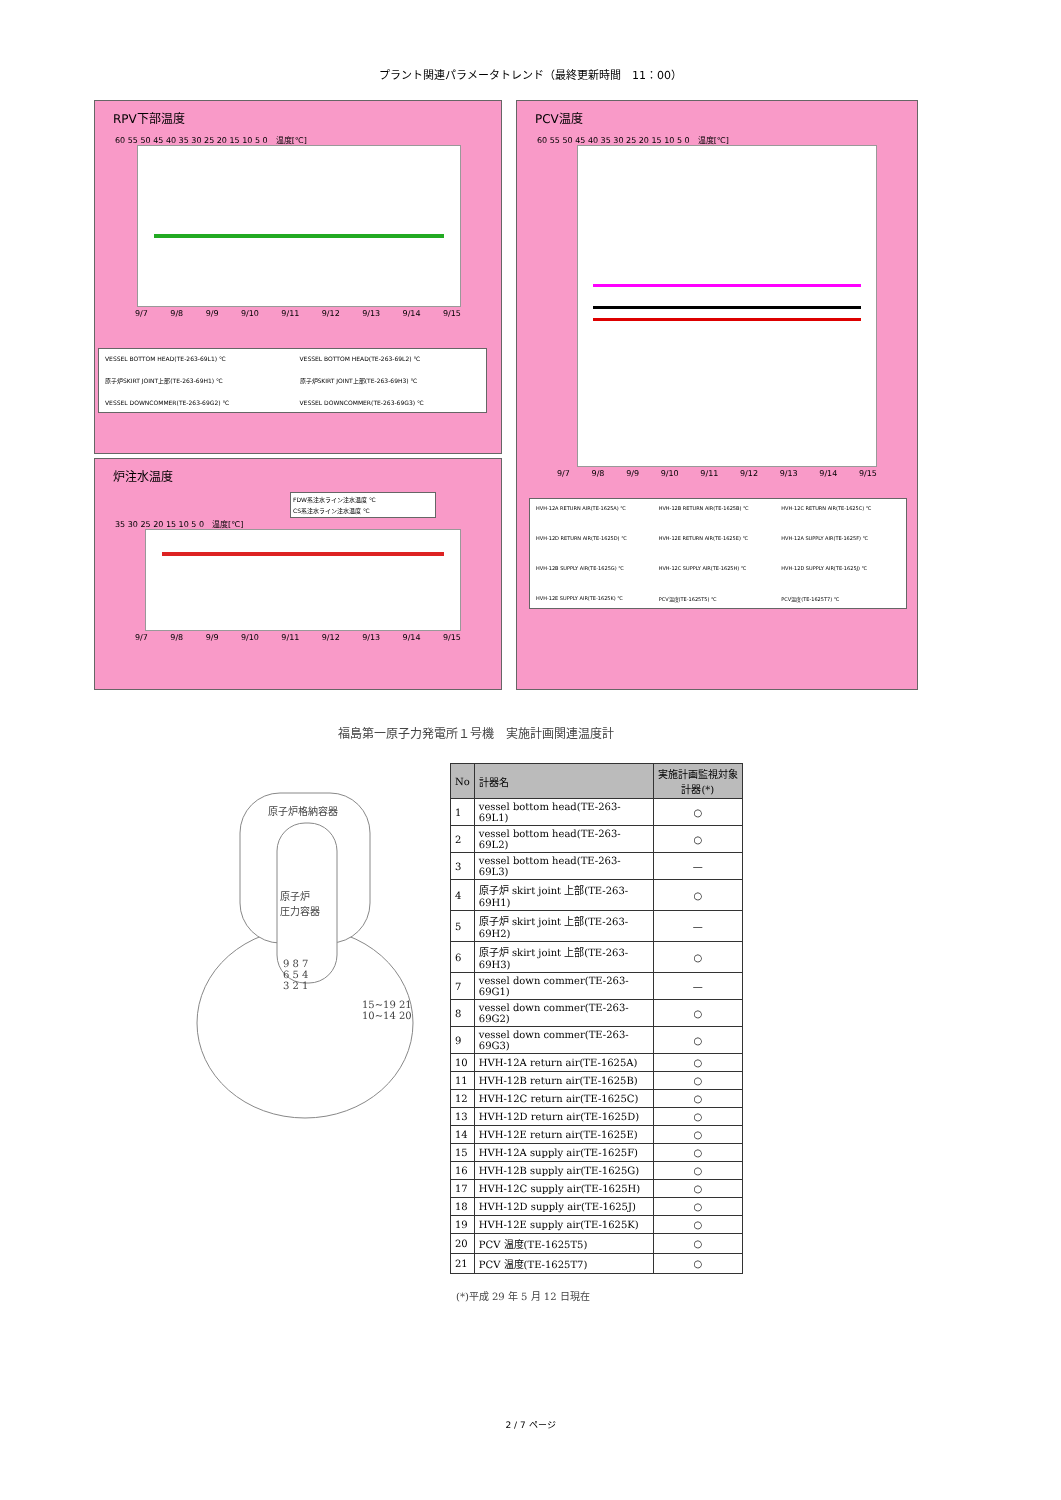プラント関連パラメータトレンド（最終更新時間　11：00）
RPV下部温度
60 55 50 45 40 35 30 25 20 15 10 5 0　温度[℃]
9/7 9/8 9/9 9/10 9/11 9/12 9/13 9/14 9/15
VESSEL BOTTOM HEAD(TE-263-69L1) ℃ VESSEL BOTTOM HEAD(TE-263-69L2) ℃ 原子炉SKIRT JOINT上部(TE-263-69H1) ℃ 原子炉SKIRT JOINT上部(TE-263-69H3) ℃ VESSEL DOWNCOMMER(TE-263-69G2) ℃ VESSEL DOWNCOMMER(TE-263-69G3) ℃
炉注水温度
FDW系注水ライン注水温度 ℃
CS系注水ライン注水温度 ℃
35 30 25 20 15 10 5 0　温度[℃]
9/7 9/8 9/9 9/10 9/11 9/12 9/13 9/14 9/15
PCV温度
60 55 50 45 40 35 30 25 20 15 10 5 0　温度[℃]
9/7 9/8 9/9 9/10 9/11 9/12 9/13 9/14 9/15
HVH-12A RETURN AIR(TE-1625A) ℃ HVH-12B RETURN AIR(TE-1625B) ℃ HVH-12C RETURN AIR(TE-1625C) ℃ HVH-12D RETURN AIR(TE-1625D) ℃ HVH-12E RETURN AIR(TE-1625E) ℃ HVH-12A SUPPLY AIR(TE-1625F) ℃ HVH-12B SUPPLY AIR(TE-1625G) ℃ HVH-12C SUPPLY AIR(TE-1625H) ℃ HVH-12D SUPPLY AIR(TE-1625J) ℃ HVH-12E SUPPLY AIR(TE-1625K) ℃ PCV温度(TE-1625T5) ℃ PCV温度(TE-1625T7) ℃
福島第一原子力発電所１号機　実施計画関連温度計
原子炉格納容器
原子炉
圧力容器
9 8 7
6 5 4
3 2 1
15~19 21
10~14 20
| No | 計器名 | 実施計画監視対象計器(*) |
| --- | --- | --- |
| 1 | vessel bottom head(TE-263-69L1) | ○ |
| 2 | vessel bottom head(TE-263-69L2) | ○ |
| 3 | vessel bottom head(TE-263-69L3) | — |
| 4 | 原子炉 skirt joint 上部(TE-263-69H1) | ○ |
| 5 | 原子炉 skirt joint 上部(TE-263-69H2) | — |
| 6 | 原子炉 skirt joint 上部(TE-263-69H3) | ○ |
| 7 | vessel down commer(TE-263-69G1) | — |
| 8 | vessel down commer(TE-263-69G2) | ○ |
| 9 | vessel down commer(TE-263-69G3) | ○ |
| 10 | HVH-12A return air(TE-1625A) | ○ |
| 11 | HVH-12B return air(TE-1625B) | ○ |
| 12 | HVH-12C return air(TE-1625C) | ○ |
| 13 | HVH-12D return air(TE-1625D) | ○ |
| 14 | HVH-12E return air(TE-1625E) | ○ |
| 15 | HVH-12A supply air(TE-1625F) | ○ |
| 16 | HVH-12B supply air(TE-1625G) | ○ |
| 17 | HVH-12C supply air(TE-1625H) | ○ |
| 18 | HVH-12D supply air(TE-1625J) | ○ |
| 19 | HVH-12E supply air(TE-1625K) | ○ |
| 20 | PCV 温度(TE-1625T5) | ○ |
| 21 | PCV 温度(TE-1625T7) | ○ |
(*)平成 29 年 5 月 12 日現在
2 / 7 ページ